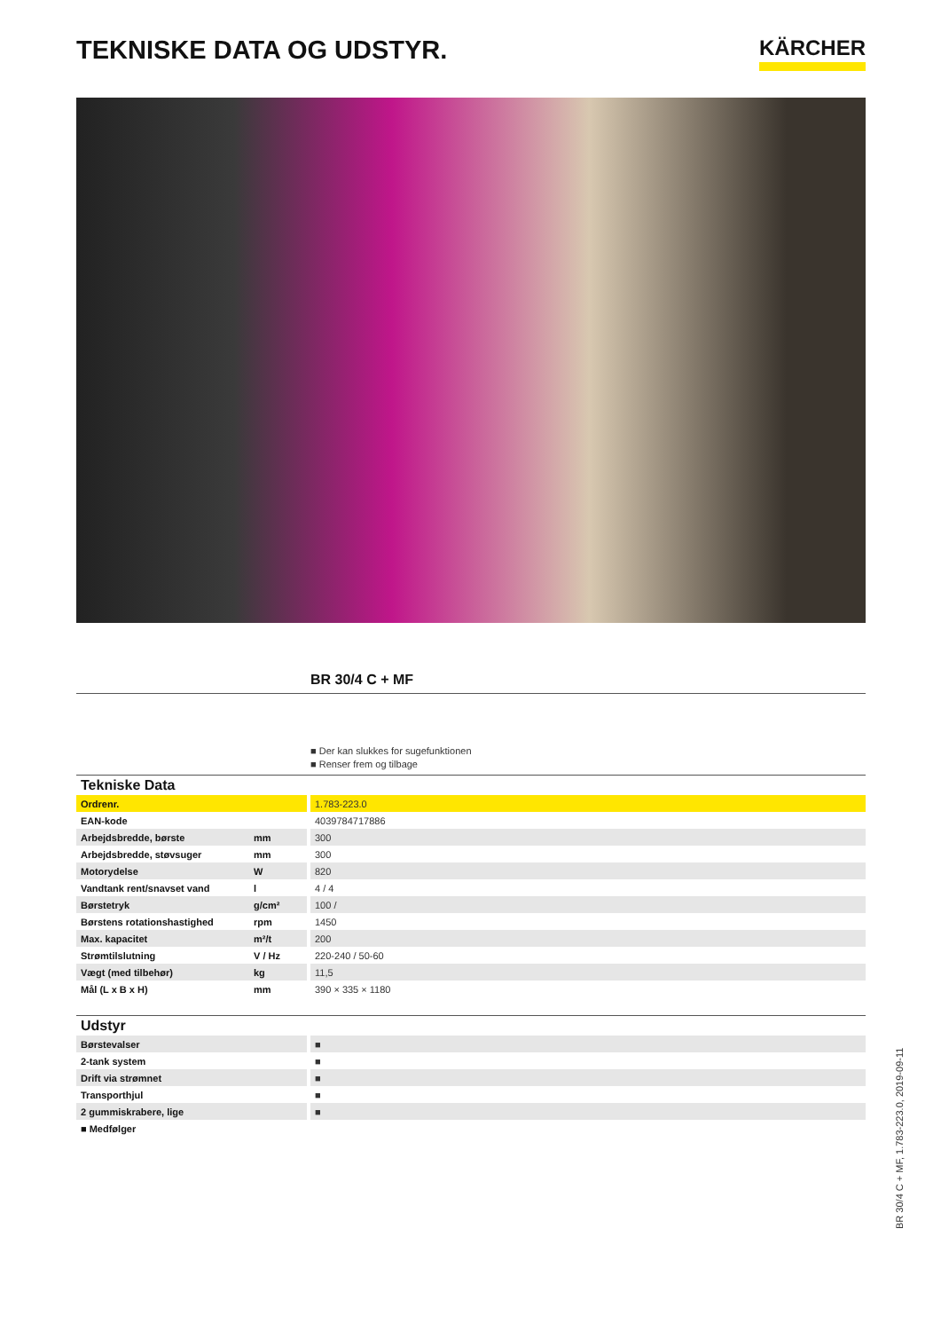TEKNISKE DATA OG UDSTYR.
KÄRCHER
BR 30/4 C + MF
■ Der kan slukkes for sugefunktionen
■ Renser frem og tilbage
| Tekniske Data | | |
| --- | --- | --- |
| Ordrenr. | | 1.783-223.0 |
| EAN-kode | | 4039784717886 |
| Arbejdsbredde, børste | mm | 300 |
| Arbejdsbredde, støvsuger | mm | 300 |
| Motorydelse | W | 820 |
| Vandtank rent/snavset vand | l | 4 / 4 |
| Børstetryk | g/cm² | 100 / |
| Børstens rotationshastighed | rpm | 1450 |
| Max. kapacitet | m²/t | 200 |
| Strømtilslutning | V / Hz | 220-240 / 50-60 |
| Vægt (med tilbehør) | kg | 11,5 |
| Mål (L x B x H) | mm | 390 × 335 × 1180 |
| Udstyr | | |
| --- | --- | --- |
| Børstevalser | | ■ |
| 2-tank system | | ■ |
| Drift via strømnet | | ■ |
| Transporthjul | | ■ |
| 2 gummiskrabere, lige | | ■ |
■ Medfølger
BR 30/4 C + MF, 1.783-223.0, 2019-09-11